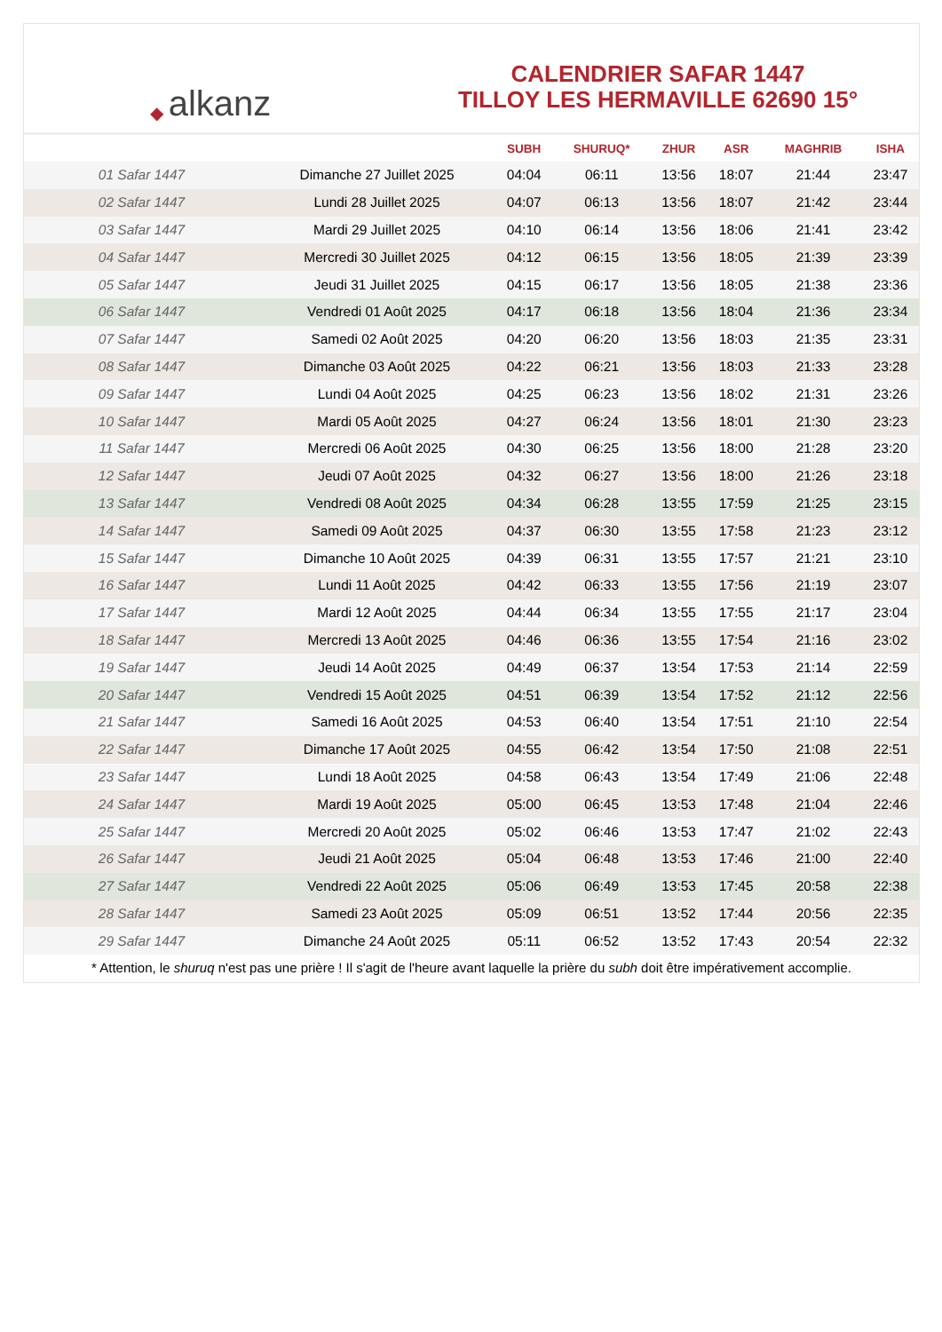◆ alkanz
CALENDRIER SAFAR 1447
TILLOY LES HERMAVILLE 62690 15°
| | | SUBH | SHURUQ* | ZHUR | ASR | MAGHRIB | ISHA |
| --- | --- | --- | --- | --- | --- | --- | --- |
| 01 Safar 1447 | Dimanche 27 Juillet 2025 | 04:04 | 06:11 | 13:56 | 18:07 | 21:44 | 23:47 |
| 02 Safar 1447 | Lundi 28 Juillet 2025 | 04:07 | 06:13 | 13:56 | 18:07 | 21:42 | 23:44 |
| 03 Safar 1447 | Mardi 29 Juillet 2025 | 04:10 | 06:14 | 13:56 | 18:06 | 21:41 | 23:42 |
| 04 Safar 1447 | Mercredi 30 Juillet 2025 | 04:12 | 06:15 | 13:56 | 18:05 | 21:39 | 23:39 |
| 05 Safar 1447 | Jeudi 31 Juillet 2025 | 04:15 | 06:17 | 13:56 | 18:05 | 21:38 | 23:36 |
| 06 Safar 1447 | Vendredi 01 Août 2025 | 04:17 | 06:18 | 13:56 | 18:04 | 21:36 | 23:34 |
| 07 Safar 1447 | Samedi 02 Août 2025 | 04:20 | 06:20 | 13:56 | 18:03 | 21:35 | 23:31 |
| 08 Safar 1447 | Dimanche 03 Août 2025 | 04:22 | 06:21 | 13:56 | 18:03 | 21:33 | 23:28 |
| 09 Safar 1447 | Lundi 04 Août 2025 | 04:25 | 06:23 | 13:56 | 18:02 | 21:31 | 23:26 |
| 10 Safar 1447 | Mardi 05 Août 2025 | 04:27 | 06:24 | 13:56 | 18:01 | 21:30 | 23:23 |
| 11 Safar 1447 | Mercredi 06 Août 2025 | 04:30 | 06:25 | 13:56 | 18:00 | 21:28 | 23:20 |
| 12 Safar 1447 | Jeudi 07 Août 2025 | 04:32 | 06:27 | 13:56 | 18:00 | 21:26 | 23:18 |
| 13 Safar 1447 | Vendredi 08 Août 2025 | 04:34 | 06:28 | 13:55 | 17:59 | 21:25 | 23:15 |
| 14 Safar 1447 | Samedi 09 Août 2025 | 04:37 | 06:30 | 13:55 | 17:58 | 21:23 | 23:12 |
| 15 Safar 1447 | Dimanche 10 Août 2025 | 04:39 | 06:31 | 13:55 | 17:57 | 21:21 | 23:10 |
| 16 Safar 1447 | Lundi 11 Août 2025 | 04:42 | 06:33 | 13:55 | 17:56 | 21:19 | 23:07 |
| 17 Safar 1447 | Mardi 12 Août 2025 | 04:44 | 06:34 | 13:55 | 17:55 | 21:17 | 23:04 |
| 18 Safar 1447 | Mercredi 13 Août 2025 | 04:46 | 06:36 | 13:55 | 17:54 | 21:16 | 23:02 |
| 19 Safar 1447 | Jeudi 14 Août 2025 | 04:49 | 06:37 | 13:54 | 17:53 | 21:14 | 22:59 |
| 20 Safar 1447 | Vendredi 15 Août 2025 | 04:51 | 06:39 | 13:54 | 17:52 | 21:12 | 22:56 |
| 21 Safar 1447 | Samedi 16 Août 2025 | 04:53 | 06:40 | 13:54 | 17:51 | 21:10 | 22:54 |
| 22 Safar 1447 | Dimanche 17 Août 2025 | 04:55 | 06:42 | 13:54 | 17:50 | 21:08 | 22:51 |
| 23 Safar 1447 | Lundi 18 Août 2025 | 04:58 | 06:43 | 13:54 | 17:49 | 21:06 | 22:48 |
| 24 Safar 1447 | Mardi 19 Août 2025 | 05:00 | 06:45 | 13:53 | 17:48 | 21:04 | 22:46 |
| 25 Safar 1447 | Mercredi 20 Août 2025 | 05:02 | 06:46 | 13:53 | 17:47 | 21:02 | 22:43 |
| 26 Safar 1447 | Jeudi 21 Août 2025 | 05:04 | 06:48 | 13:53 | 17:46 | 21:00 | 22:40 |
| 27 Safar 1447 | Vendredi 22 Août 2025 | 05:06 | 06:49 | 13:53 | 17:45 | 20:58 | 22:38 |
| 28 Safar 1447 | Samedi 23 Août 2025 | 05:09 | 06:51 | 13:52 | 17:44 | 20:56 | 22:35 |
| 29 Safar 1447 | Dimanche 24 Août 2025 | 05:11 | 06:52 | 13:52 | 17:43 | 20:54 | 22:32 |
* Attention, le shuruq n'est pas une prière ! Il s'agit de l'heure avant laquelle la prière du subh doit être impérativement accomplie.